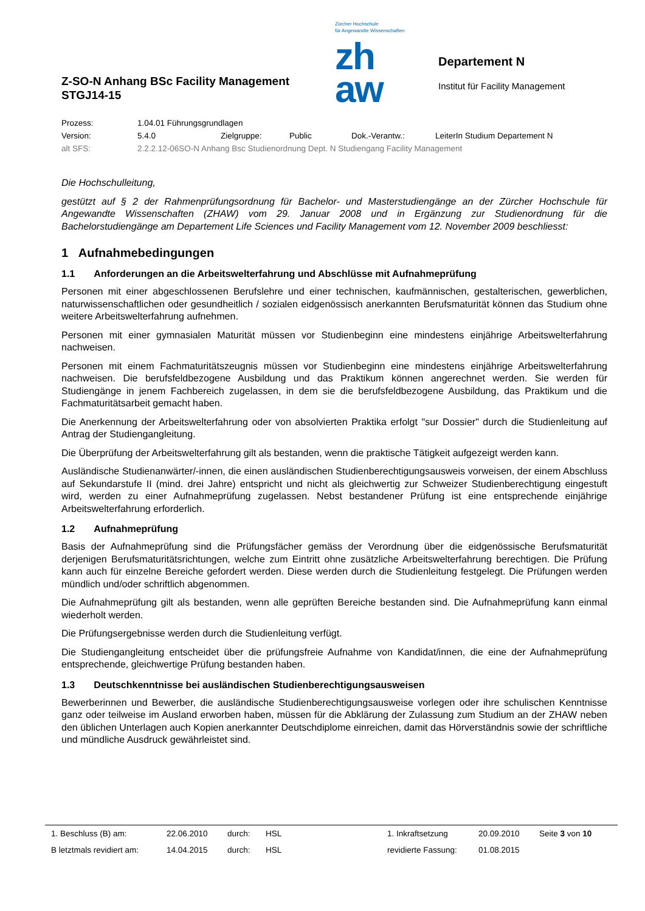Z-SO-N Anhang BSc Facility Management
STGJ14-15
Zürcher Hochschule
für Angewandte Wissenschaften
zh
aw
Departement N
Institut für Facility Management
| Prozess: | 1.04.01 Führungsgrundlagen | | | | |
| Version: | 5.4.0 | Zielgruppe: | Public | Dok.-Verantw.: | LeiterIn Studium Departement N |
| alt SFS: | 2.2.2.12-06SO-N Anhang Bsc Studienordnung Dept. N Studiengang Facility Management | | | | |
Die Hochschulleitung,
gestützt auf § 2 der Rahmenprüfungsordnung für Bachelor- und Masterstudiengänge an der Zürcher Hochschule für Angewandte Wissenschaften (ZHAW) vom 29. Januar 2008 und in Ergänzung zur Studienordnung für die Bachelorstudiengänge am Departement Life Sciences und Facility Management vom 12. November 2009 beschliesst:
1 Aufnahmebedingungen
1.1 Anforderungen an die Arbeitswelterfahrung und Abschlüsse mit Aufnahmeprüfung
Personen mit einer abgeschlossenen Berufslehre und einer technischen, kaufmännischen, gestalterischen, gewerblichen, naturwissenschaftlichen oder gesundheitlich / sozialen eidgenössisch anerkannten Berufsmaturität können das Studium ohne weitere Arbeitswelterfahrung aufnehmen.
Personen mit einer gymnasialen Maturität müssen vor Studienbeginn eine mindestens einjährige Arbeitswelterfahrung nachweisen.
Personen mit einem Fachmaturitätszeugnis müssen vor Studienbeginn eine mindestens einjährige Arbeitswelterfahrung nachweisen. Die berufsfeldbezogene Ausbildung und das Praktikum können angerechnet werden. Sie werden für Studiengänge in jenem Fachbereich zugelassen, in dem sie die berufsfeldbezogene Ausbildung, das Praktikum und die Fachmaturitätsarbeit gemacht haben.
Die Anerkennung der Arbeitswelterfahrung oder von absolvierten Praktika erfolgt "sur Dossier" durch die Studienleitung auf Antrag der Studiengangleitung.
Die Überprüfung der Arbeitswelterfahrung gilt als bestanden, wenn die praktische Tätigkeit aufgezeigt werden kann.
Ausländische Studienanwärter/-innen, die einen ausländischen Studienberechtigungsausweis vorweisen, der einem Abschluss auf Sekundarstufe II (mind. drei Jahre) entspricht und nicht als gleichwertig zur Schweizer Studienberechtigung eingestuft wird, werden zu einer Aufnahmeprüfung zugelassen. Nebst bestandener Prüfung ist eine entsprechende einjährige Arbeitswelterfahrung erforderlich.
1.2 Aufnahmeprüfung
Basis der Aufnahmeprüfung sind die Prüfungsfächer gemäss der Verordnung über die eidgenössische Berufsmaturität derjenigen Berufsmaturitätsrichtungen, welche zum Eintritt ohne zusätzliche Arbeitswelterfahrung berechtigen. Die Prüfung kann auch für einzelne Bereiche gefordert werden. Diese werden durch die Studienleitung festgelegt. Die Prüfungen werden mündlich und/oder schriftlich abgenommen.
Die Aufnahmeprüfung gilt als bestanden, wenn alle geprüften Bereiche bestanden sind. Die Aufnahmeprüfung kann einmal wiederholt werden.
Die Prüfungsergebnisse werden durch die Studienleitung verfügt.
Die Studiengangleitung entscheidet über die prüfungsfreie Aufnahme von Kandidat/innen, die eine der Aufnahmeprüfung entsprechende, gleichwertige Prüfung bestanden haben.
1.3 Deutschkenntnisse bei ausländischen Studienberechtigungsausweisen
Bewerberinnen und Bewerber, die ausländische Studienberechtigungsausweise vorlegen oder ihre schulischen Kenntnisse ganz oder teilweise im Ausland erworben haben, müssen für die Abklärung der Zulassung zum Studium an der ZHAW neben den üblichen Unterlagen auch Kopien anerkannter Deutschdiplome einreichen, damit das Hörverständnis sowie der schriftliche und mündliche Ausdruck gewährleistet sind.
| 1. Beschluss (B) am: | 22.06.2010 | durch: | HSL | 1. Inkraftsetzung | 20.09.2010 | Seite 3 von 10 |
| B letztmals revidiert am: | 14.04.2015 | durch: | HSL | revidierte Fassung: | 01.08.2015 | |